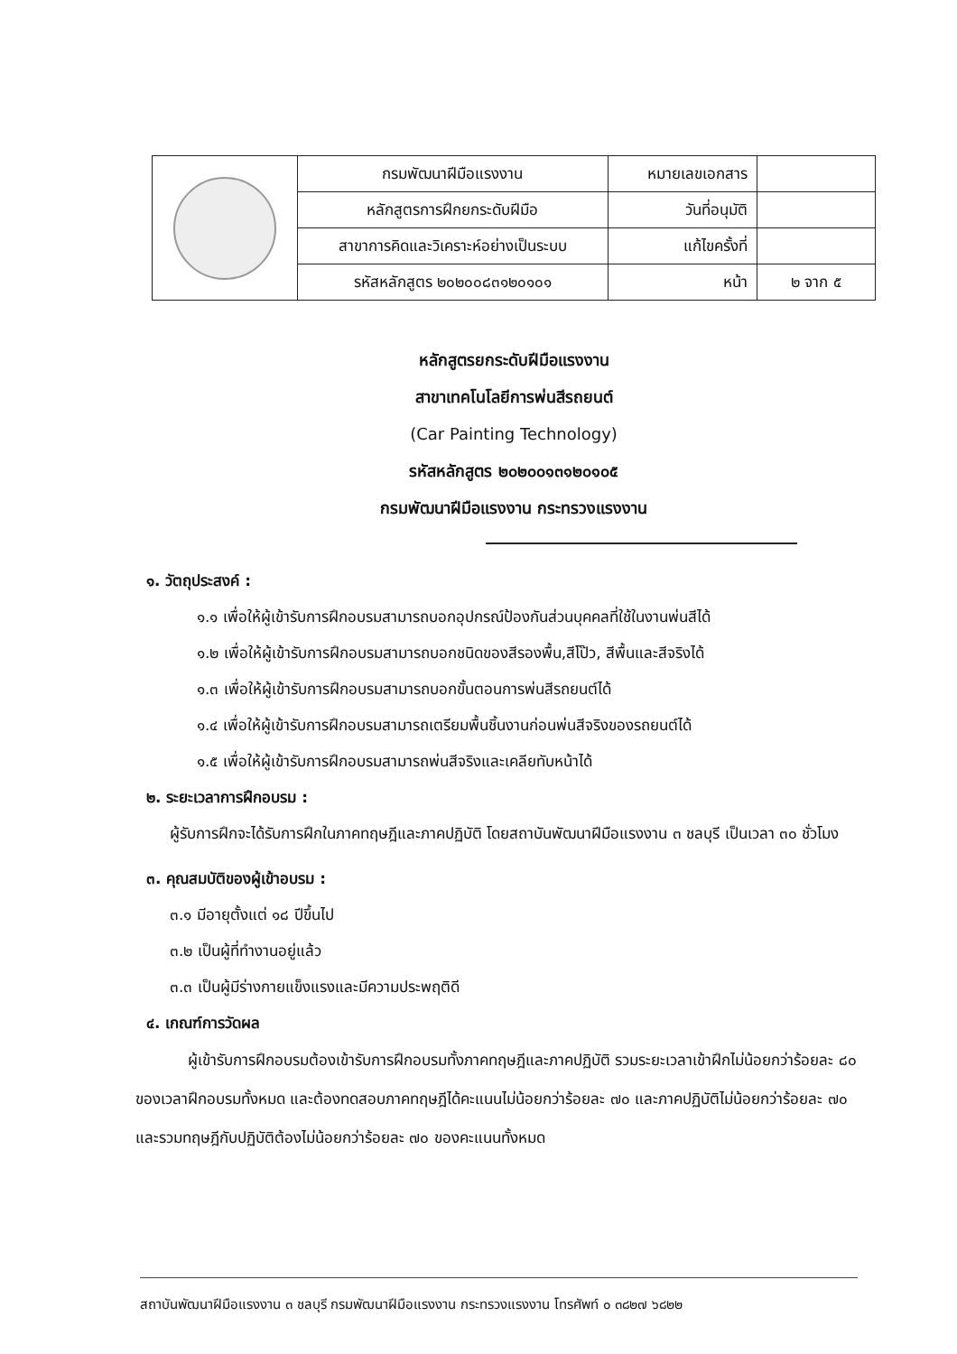| | กรมพัฒนาฝีมือแรงงาน | หมายเลขเอกสาร | |
| | หลักสูตรการฝึกยกระดับฝีมือ | วันที่อนุมัติ | |
| | สาขาการคิดและวิเคราะห์อย่างเป็นระบบ | แก้ไขครั้งที่ | |
| | รหัสหลักสูตร ๒๐๒๐๐๘๓๑๒๐๑๐๑ | หน้า | ๒ จาก ๕ |
หลักสูตรยกระดับฝีมือแรงงาน
สาขาเทคโนโลยีการพ่นสีรถยนต์
(Car Painting Technology)
รหัสหลักสูตร ๒๐๒๐๐๑๓๑๒๐๑๐๕
กรมพัฒนาฝีมือแรงงาน กระทรวงแรงงาน
๑. วัตถุประสงค์ :
๑.๑ เพื่อให้ผู้เข้ารับการฝึกอบรมสามารถบอกอุปกรณ์ป้องกันส่วนบุคคลที่ใช้ในงานพ่นสีได้
๑.๒ เพื่อให้ผู้เข้ารับการฝึกอบรมสามารถบอกชนิดของสีรองพื้น,สีโป๊ว, สีพื้นและสีจริงได้
๑.๓ เพื่อให้ผู้เข้ารับการฝึกอบรมสามารถบอกขั้นตอนการพ่นสีรถยนต์ได้
๑.๔ เพื่อให้ผู้เข้ารับการฝึกอบรมสามารถเตรียมพื้นชิ้นงานก่อนพ่นสีจริงของรถยนต์ได้
๑.๕ เพื่อให้ผู้เข้ารับการฝึกอบรมสามารถพ่นสีจริงและเคลียทับหน้าได้
๒. ระยะเวลาการฝึกอบรม :
ผู้รับการฝึกจะได้รับการฝึกในภาคทฤษฎีและภาคปฏิบัติ โดยสถาบันพัฒนาฝีมือแรงงาน ๓ ชลบุรี เป็นเวลา ๓๐ ชั่วโมง
๓. คุณสมบัติของผู้เข้าอบรม :
๓.๑ มีอายุตั้งแต่ ๑๘ ปีขึ้นไป
๓.๒ เป็นผู้ที่ทำงานอยู่แล้ว
๓.๓ เป็นผู้มีร่างกายแข็งแรงและมีความประพฤติดี
๔. เกณฑ์การวัดผล
ผู้เข้ารับการฝึกอบรมต้องเข้ารับการฝึกอบรมทั้งภาคทฤษฎีและภาคปฏิบัติ รวมระยะเวลาเข้าฝึกไม่น้อยกว่าร้อยละ ๘๐ ของเวลาฝึกอบรมทั้งหมด และต้องทดสอบภาคทฤษฎีได้คะแนนไม่น้อยกว่าร้อยละ ๗๐ และภาคปฏิบัติไม่น้อยกว่าร้อยละ ๗๐ และรวมทฤษฎีกับปฏิบัติต้องไม่น้อยกว่าร้อยละ ๗๐ ของคะแนนทั้งหมด
สถาบันพัฒนาฝีมือแรงงาน ๓ ชลบุรี กรมพัฒนาฝีมือแรงงาน กระทรวงแรงงาน โทรศัพท์ ๐ ๓๘๒๗ ๖๘๒๒